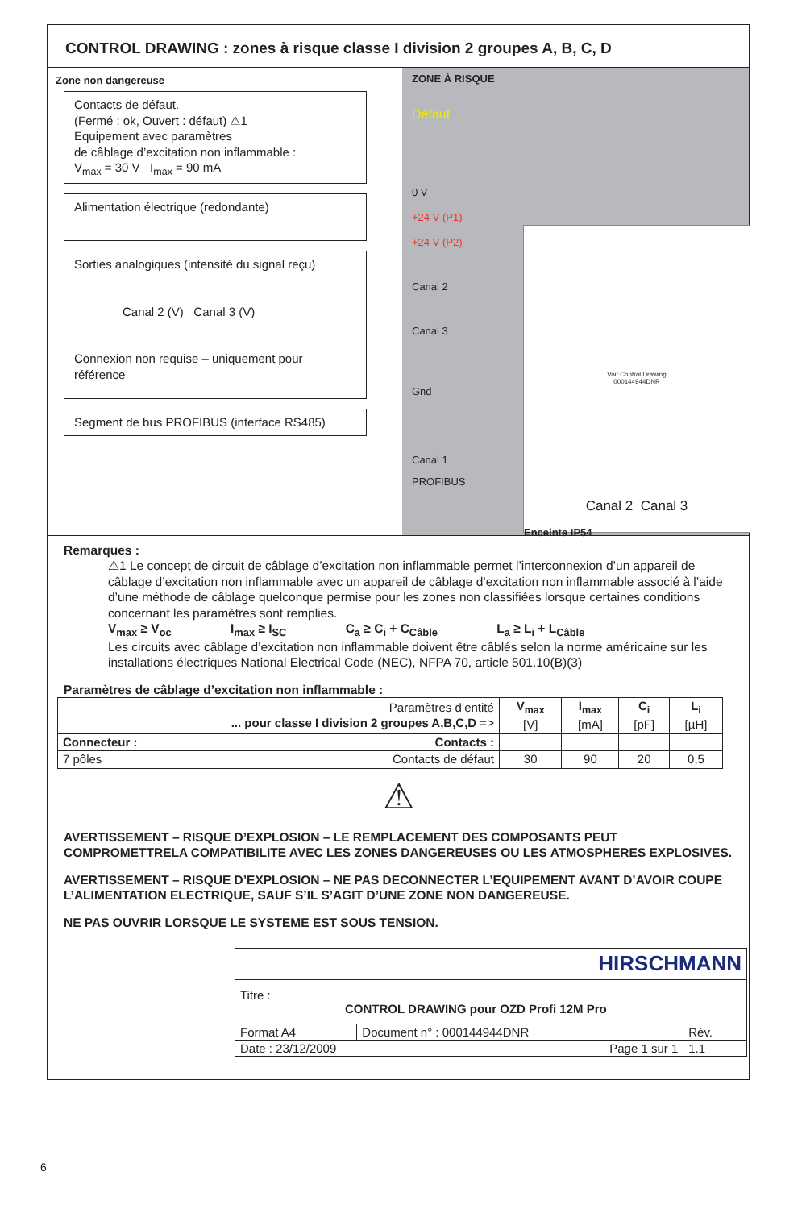CONTROL DRAWING : zones à risque classe I division 2 groupes A, B, C, D
Zone non dangereuse
Contacts de défaut.
(Fermé : ok, Ouvert : défaut) ⚠1
Equipement avec paramètres
de câblage d’excitation non inflammable :
V<sub>max</sub> = 30 V I<sub>max</sub> = 90 mA
Alimentation électrique (redondante)
Sorties analogiques (intensité du signal reçu)
Canal 2 (V) Canal 3 (V)
Connexion non requise – uniquement pour référence
Segment de bus PROFIBUS (interface RS485)
ZONE À RISQUE
Défaut
0 V
+24 V (P1)
+24 V (P2)
Canal 2
Canal 3
Gnd
Canal 1
PROFIBUS
Voir Control Drawing
000144944DNR
Canal 2 Canal 3
Enceinte IP54
Remarques :
⚠1 Le concept de circuit de câblage d’excitation non inflammable permet l’interconnexion d’un appareil de câblage d’excitation non inflammable avec un appareil de câblage d’excitation non inflammable associé à l’aide d’une méthode de câblage quelconque permise pour les zones non classifiées lorsque certaines conditions concernant les paramètres sont remplies.
V<sub>max</sub> ≥ V<sub>oc</sub> I<sub>max</sub> ≥ I<sub>SC</sub> C<sub>a</sub> ≥ C<sub>i</sub> + C<sub>Câble</sub> L<sub>a</sub> ≥ L<sub>i</sub> + L<sub>Câble</sub>
Les circuits avec câblage d’excitation non inflammable doivent être câblés selon la norme américaine sur les installations électriques National Electrical Code (NEC), NFPA 70, article 501.10(B)(3)
Paramètres de câblage d’excitation non inflammable :
| Paramètres d’entité ... pour classe I division 2 groupes A,B,C,D => | V<sub>max</sub> [V] | I<sub>max</sub> [mA] | C<sub>i</sub> [pF] | L<sub>i</sub> [µH] |
| Connecteur : Contacts : | | | | |
| 7 pôles Contacts de défaut | 30 | 90 | 20 | 0,5 |
⚠
AVERTISSEMENT – RISQUE D’EXPLOSION – LE REMPLACEMENT DES COMPOSANTS PEUT COMPROMETTRELA COMPATIBILITE AVEC LES ZONES DANGEREUSES OU LES ATMOSPHERES EXPLOSIVES.
AVERTISSEMENT – RISQUE D’EXPLOSION – NE PAS DECONNECTER L’EQUIPEMENT AVANT D’AVOIR COUPE L’ALIMENTATION ELECTRIQUE, SAUF S’IL S’AGIT D’UNE ZONE NON DANGEREUSE.
NE PAS OUVRIR LORSQUE LE SYSTEME EST SOUS TENSION.
| HIRSCHMANN | | |
| Titre : CONTROL DRAWING pour OZD Profi 12M Pro | | |
| Format A4 | Document n° : 000144944DNR | Rév. |
| Date : 23/12/2009 Page 1 sur 1 | | 1.1 |
6